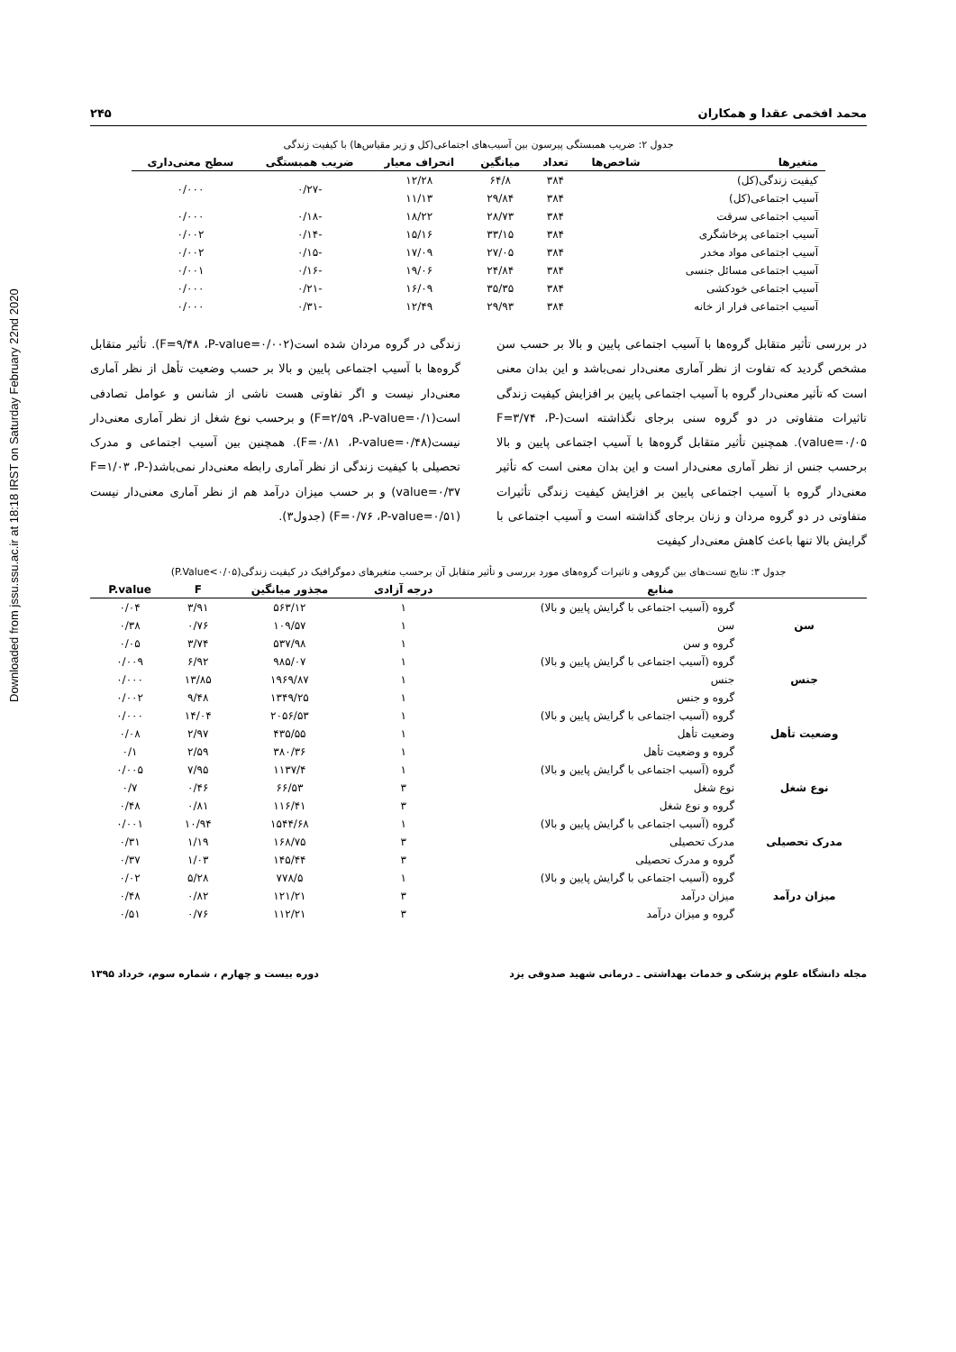Downloaded from jssu.ssu.ac.ir at 18:18 IRST on Saturday February 22nd 2020
محمد افخمی عقدا و همکاران ۲۴۵
جدول ۲: ضریب همبستگی پیرسون بین آسیب‌های اجتماعی(کل و زیر مقیاس‌ها) با کیفیت زندگی
| متغیرها | شاخص‌ها | تعداد | میانگین | انحراف معیار | ضریب همبستگی | سطح معنی‌داری |
| --- | --- | --- | --- | --- | --- | --- |
| کیفیت زندگی(کل) | | ۳۸۴ | ۶۴/۸ | ۱۲/۲۸ | -۰/۲۷ | ۰/۰۰۰ |
| آسیب اجتماعی(کل) | | ۳۸۴ | ۲۹/۸۴ | ۱۱/۱۳ | | |
| آسیب اجتماعی سرقت | | ۳۸۴ | ۲۸/۷۳ | ۱۸/۲۲ | -۰/۱۸ | ۰/۰۰۰ |
| آسیب اجتماعی پرخاشگری | | ۳۸۴ | ۳۳/۱۵ | ۱۵/۱۶ | -۰/۱۴ | ۰/۰۰۲ |
| آسیب اجتماعی مواد مخدر | | ۳۸۴ | ۲۷/۰۵ | ۱۷/۰۹ | -۰/۱۵ | ۰/۰۰۲ |
| آسیب اجتماعی مسائل جنسی | | ۳۸۴ | ۲۴/۸۴ | ۱۹/۰۶ | -۰/۱۶ | ۰/۰۰۱ |
| آسیب اجتماعی خودکشی | | ۳۸۴ | ۳۵/۳۵ | ۱۶/۰۹ | -۰/۲۱ | ۰/۰۰۰ |
| آسیب اجتماعی فرار از خانه | | ۳۸۴ | ۲۹/۹۳ | ۱۲/۴۹ | -۰/۳۱ | ۰/۰۰۰ |
در بررسی تأثیر متقابل گروه‌ها با آسیب اجتماعی پایین و بالا بر حسب سن مشخص گردید که تفاوت از نظر آماری معنی‌دار نمی‌باشد و این بدان معنی است که تأثیر معنی‌دار گروه با آسیب اجتماعی پایین بر افزایش کیفیت زندگی تاثیرات متفاوتی در دو گروه سنی برجای نگذاشته است(F=۳/۷۴ ،P-value=۰/۰۵). همچنین تأثیر متقابل گروه‌ها با آسیب اجتماعی پایین و بالا برحسب جنس از نظر آماری معنی‌دار است و این بدان معنی است که تأثیر معنی‌دار گروه با آسیب اجتماعی پایین بر افزایش کیفیت زندگی تأثیرات متفاوتی در دو گروه مردان و زنان برجای گذاشته است و آسیب اجتماعی با گرایش بالا تنها باعث کاهش معنی‌دار کیفیت
زندگی در گروه مردان شده است(F=۹/۴۸ ،P-value=۰/۰۰۲). تأثیر متقابل گروه‌ها با آسیب اجتماعی پایین و بالا بر حسب وضعیت تأهل از نظر آماری معنی‌دار نیست و اگر تفاوتی هست ناشی از شانس و عوامل تصادفی است(F=۲/۵۹ ،P-value=۰/۱) و برحسب نوع شغل از نظر آماری معنی‌دار نیست(F=۰/۸۱ ،P-value=۰/۴۸). همچنین بین آسیب اجتماعی و مدرک تحصیلی با کیفیت زندگی از نظر آماری رابطه معنی‌دار نمی‌باشد(F=۱/۰۳ ،P-value=۰/۳۷) و بر حسب میزان درآمد هم از نظر آماری معنی‌دار نیست (F=۰/۷۶ ،P-value=۰/۵۱) (جدول۳).
جدول ۳: نتایج تست‌های بین گروهی و تاثیرات گروه‌های مورد بررسی و تأثیر متقابل آن برحسب متغیرهای دموگرافیک در کیفیت زندگی(P.Value<۰/۰۵)
| منابع | | درجه آزادی | مجذور میانگین | F | P.value |
| --- | --- | --- | --- | --- | --- |
| سن | گروه (آسیب اجتماعی با گرایش پایین و بالا) | ۱ | ۵۶۳/۱۲ | ۳/۹۱ | ۰/۰۴ |
| | سن | ۱ | ۱۰۹/۵۷ | ۰/۷۶ | ۰/۳۸ |
| | گروه و سن | ۱ | ۵۳۷/۹۸ | ۳/۷۴ | ۰/۰۵ |
| جنس | گروه (آسیب اجتماعی با گرایش پایین و بالا) | ۱ | ۹۸۵/۰۷ | ۶/۹۲ | ۰/۰۰۹ |
| | جنس | ۱ | ۱۹۶۹/۸۷ | ۱۳/۸۵ | ۰/۰۰۰ |
| | گروه و جنس | ۱ | ۱۳۴۹/۲۵ | ۹/۴۸ | ۰/۰۰۲ |
| وضعیت تأهل | گروه (آسیب اجتماعی با گرایش پایین و بالا) | ۱ | ۲۰۵۶/۵۳ | ۱۴/۰۴ | ۰/۰۰۰ |
| | وضعیت تأهل | ۱ | ۴۳۵/۵۵ | ۲/۹۷ | ۰/۰۸ |
| | گروه و وضعیت تأهل | ۱ | ۳۸۰/۳۶ | ۲/۵۹ | ۰/۱ |
| نوع شغل | گروه (آسیب اجتماعی با گرایش پایین و بالا) | ۱ | ۱۱۳۷/۴ | ۷/۹۵ | ۰/۰۰۵ |
| | نوع شغل | ۳ | ۶۶/۵۳ | ۰/۴۶ | ۰/۷ |
| | گروه و نوع شغل | ۳ | ۱۱۶/۴۱ | ۰/۸۱ | ۰/۴۸ |
| مدرک تحصیلی | گروه (آسیب اجتماعی با گرایش پایین و بالا) | ۱ | ۱۵۴۴/۶۸ | ۱۰/۹۴ | ۰/۰۰۱ |
| | مدرک تحصیلی | ۳ | ۱۶۸/۷۵ | ۱/۱۹ | ۰/۳۱ |
| | گروه و مدرک تحصیلی | ۳ | ۱۴۵/۴۴ | ۱/۰۳ | ۰/۳۷ |
| میزان درآمد | گروه (آسیب اجتماعی با گرایش پایین و بالا) | ۱ | ۷۷۸/۵ | ۵/۲۸ | ۰/۰۲ |
| | میزان درآمد | ۳ | ۱۲۱/۲۱ | ۰/۸۲ | ۰/۴۸ |
| | گروه و میزان درآمد | ۳ | ۱۱۲/۲۱ | ۰/۷۶ | ۰/۵۱ |
مجله دانشگاه علوم پزشکی و خدمات بهداشتی ـ درمانی شهید صدوقی یزد دوره بیست و چهارم ، شماره سوم، خرداد ۱۳۹۵